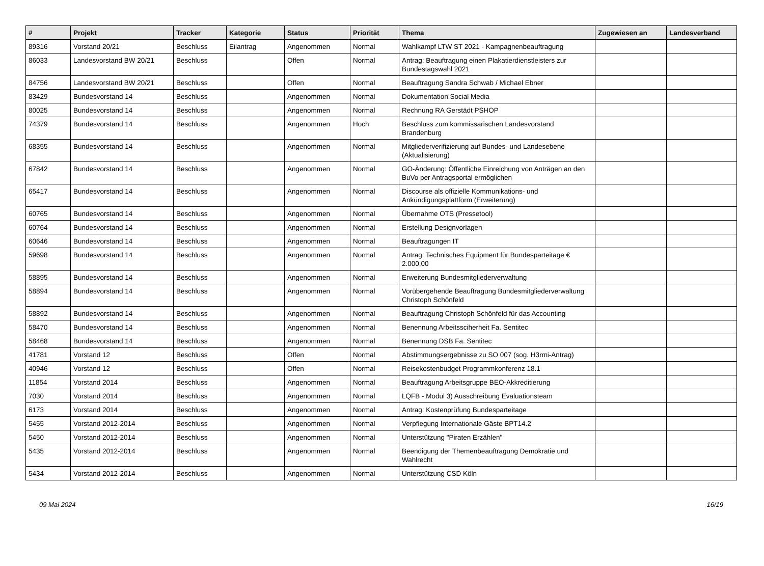| # | Projekt | Tracker | Kategorie | Status | Priorität | Thema | Zugewiesen an | Landesverband |
| --- | --- | --- | --- | --- | --- | --- | --- | --- |
| 89316 | Vorstand 20/21 | Beschluss | Eilantrag | Angenommen | Normal | Wahlkampf LTW ST 2021 - Kampagnenbeauftragung | | |
| 86033 | Landesvorstand BW 20/21 | Beschluss | | Offen | Normal | Antrag: Beauftragung einen Plakatierdienstleisters zur Bundestagswahl 2021 | | |
| 84756 | Landesvorstand BW 20/21 | Beschluss | | Offen | Normal | Beauftragung Sandra Schwab / Michael Ebner | | |
| 83429 | Bundesvorstand 14 | Beschluss | | Angenommen | Normal | Dokumentation Social Media | | |
| 80025 | Bundesvorstand 14 | Beschluss | | Angenommen | Normal | Rechnung RA Gerstädt PSHOP | | |
| 74379 | Bundesvorstand 14 | Beschluss | | Angenommen | Hoch | Beschluss zum kommissarischen Landesvorstand Brandenburg | | |
| 68355 | Bundesvorstand 14 | Beschluss | | Angenommen | Normal | Mitgliederverifizierung auf Bundes- und Landesebene (Aktualisierung) | | |
| 67842 | Bundesvorstand 14 | Beschluss | | Angenommen | Normal | GO-Änderung: Öffentliche Einreichung von Anträgen an den BuVo per Antragsportal ermöglichen | | |
| 65417 | Bundesvorstand 14 | Beschluss | | Angenommen | Normal | Discourse als offizielle Kommunikations- und Ankündigungsplattform (Erweiterung) | | |
| 60765 | Bundesvorstand 14 | Beschluss | | Angenommen | Normal | Übernahme OTS (Pressetool) | | |
| 60764 | Bundesvorstand 14 | Beschluss | | Angenommen | Normal | Erstellung Designvorlagen | | |
| 60646 | Bundesvorstand 14 | Beschluss | | Angenommen | Normal | Beauftragungen IT | | |
| 59698 | Bundesvorstand 14 | Beschluss | | Angenommen | Normal | Antrag: Technisches Equipment für Bundesparteitage € 2.000,00 | | |
| 58895 | Bundesvorstand 14 | Beschluss | | Angenommen | Normal | Erweiterung Bundesmitgliederverwaltung | | |
| 58894 | Bundesvorstand 14 | Beschluss | | Angenommen | Normal | Vorübergehende Beauftragung Bundesmitgliederverwaltung Christoph Schönfeld | | |
| 58892 | Bundesvorstand 14 | Beschluss | | Angenommen | Normal | Beauftragung Christoph Schönfeld für das Accounting | | |
| 58470 | Bundesvorstand 14 | Beschluss | | Angenommen | Normal | Benennung Arbeitssciherheit Fa. Sentitec | | |
| 58468 | Bundesvorstand 14 | Beschluss | | Angenommen | Normal | Benennung DSB Fa. Sentitec | | |
| 41781 | Vorstand 12 | Beschluss | | Offen | Normal | Abstimmungsergebnisse zu SO 007 (sog. H3rmi-Antrag) | | |
| 40946 | Vorstand 12 | Beschluss | | Offen | Normal | Reisekostenbudget Programmkonferenz 18.1 | | |
| 11854 | Vorstand 2014 | Beschluss | | Angenommen | Normal | Beauftragung Arbeitsgruppe BEO-Akkreditierung | | |
| 7030 | Vorstand 2014 | Beschluss | | Angenommen | Normal | LQFB - Modul 3) Ausschreibung Evaluationsteam | | |
| 6173 | Vorstand 2014 | Beschluss | | Angenommen | Normal | Antrag: Kostenprüfung Bundesparteitage | | |
| 5455 | Vorstand 2012-2014 | Beschluss | | Angenommen | Normal | Verpflegung Internationale Gäste BPT14.2 | | |
| 5450 | Vorstand 2012-2014 | Beschluss | | Angenommen | Normal | Unterstützung "Piraten Erzählen" | | |
| 5435 | Vorstand 2012-2014 | Beschluss | | Angenommen | Normal | Beendigung der Themenbeauftragung Demokratie und Wahlrecht | | |
| 5434 | Vorstand 2012-2014 | Beschluss | | Angenommen | Normal | Unterstützung CSD Köln | | |
09 Mai 2024 16/19